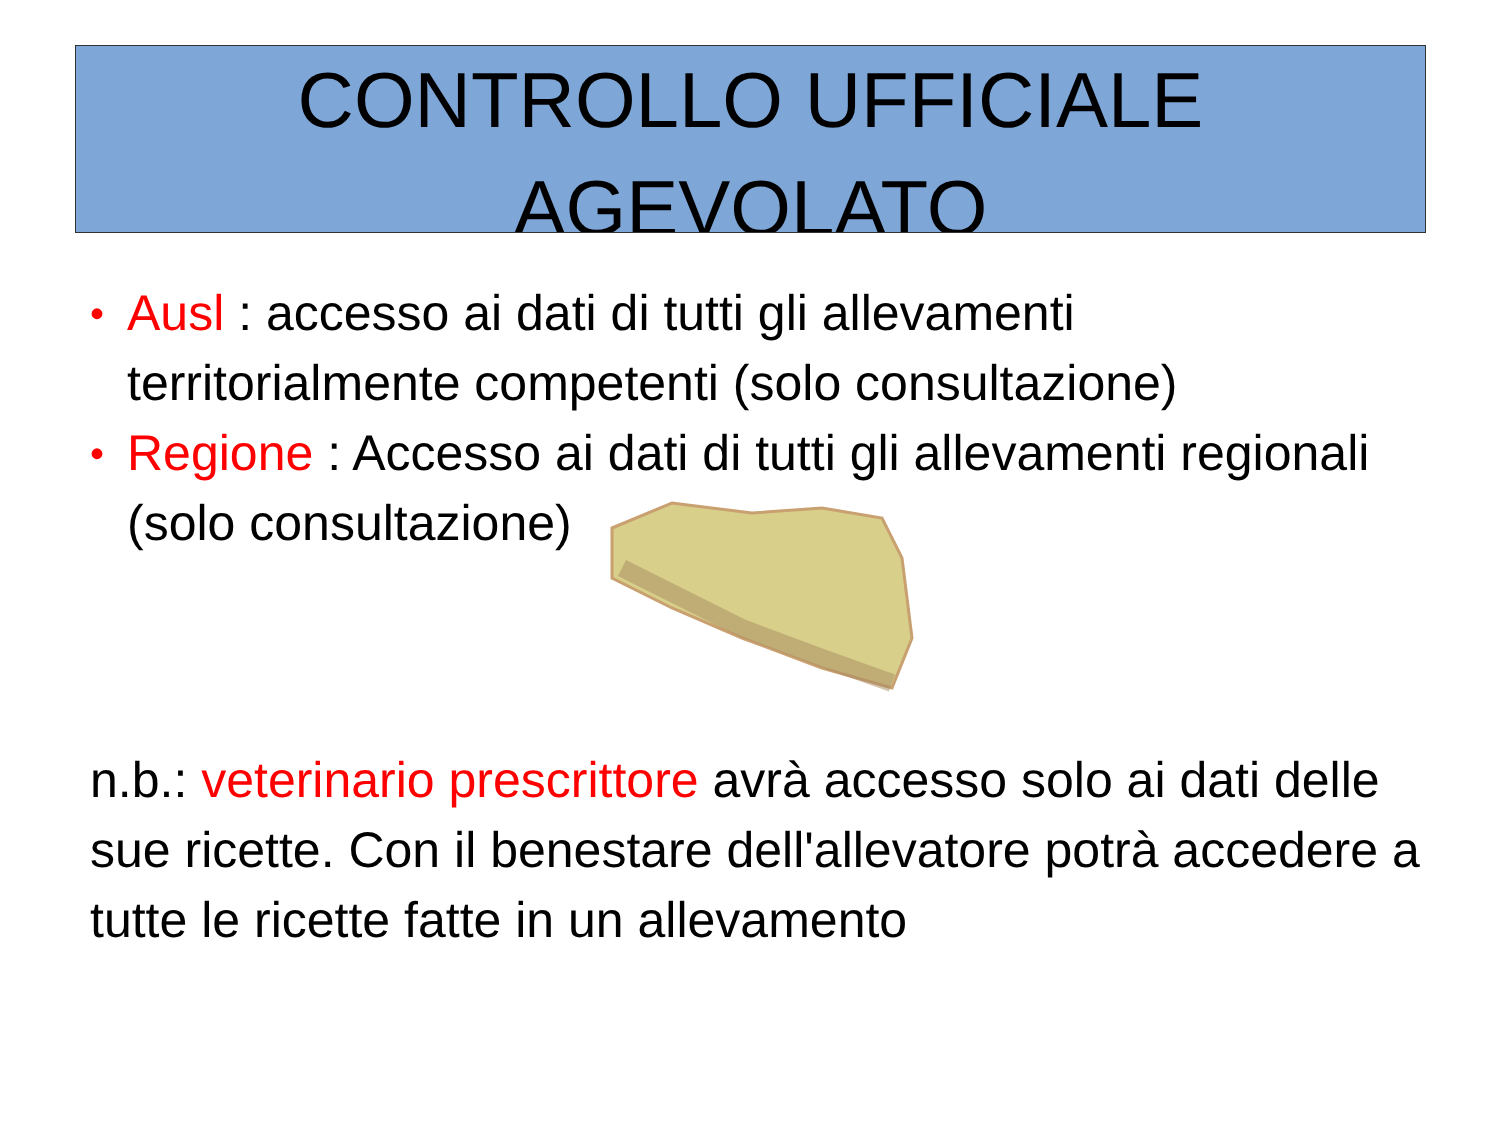CONTROLLO UFFICIALE
AGEVOLATO
• Ausl : accesso ai dati di tutti gli allevamenti territorialmente competenti (solo consultazione)
• Regione : Accesso ai dati di tutti gli allevamenti regionali (solo consultazione)
n.b.: veterinario prescrittore avrà accesso solo ai dati delle sue ricette. Con il benestare dell'allevatore potrà accedere a tutte le ricette fatte in un allevamento